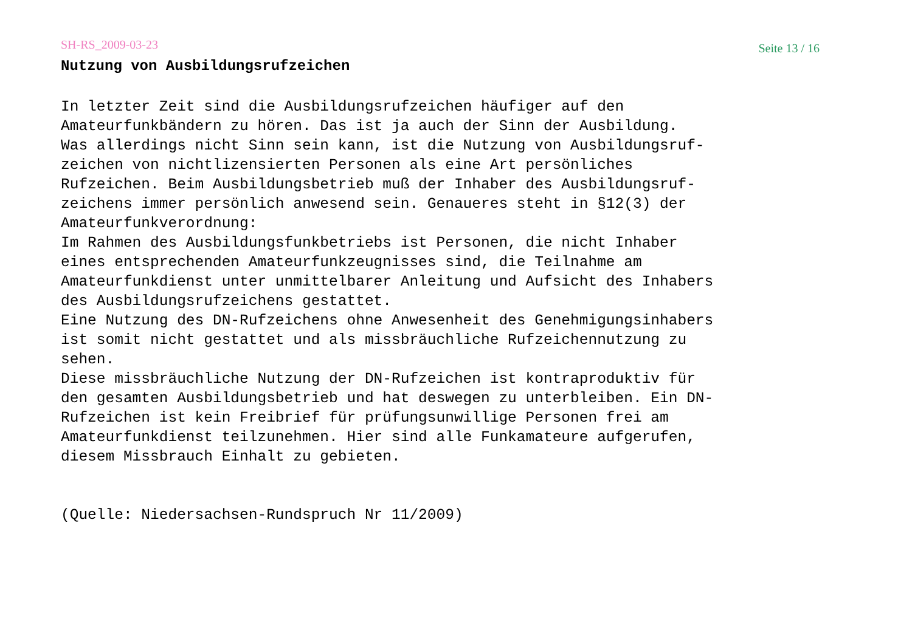SH-RS_2009-03-23 Seite 13 / 16
Nutzung von Ausbildungsrufzeichen
In letzter Zeit sind die Ausbildungsrufzeichen häufiger auf den Amateurfunkbändern zu hören. Das ist ja auch der Sinn der Ausbildung. Was allerdings nicht Sinn sein kann, ist die Nutzung von Ausbildungsruf- zeichen von nichtlizensierten Personen als eine Art persönliches Rufzeichen. Beim Ausbildungsbetrieb muß der Inhaber des Ausbildungsruf- zeichens immer persönlich anwesend sein. Genaueres steht in §12(3) der Amateurfunkverordnung: Im Rahmen des Ausbildungsfunkbetriebs ist Personen, die nicht Inhaber eines entsprechenden Amateurfunkzeugnisses sind, die Teilnahme am Amateurfunkdienst unter unmittelbarer Anleitung und Aufsicht des Inhabers des Ausbildungsrufzeichens gestattet. Eine Nutzung des DN-Rufzeichens ohne Anwesenheit des Genehmigungsinhabers ist somit nicht gestattet und als missbräuchliche Rufzeichennutzung zu sehen. Diese missbräuchliche Nutzung der DN-Rufzeichen ist kontraproduktiv für den gesamten Ausbildungsbetrieb und hat deswegen zu unterbleiben. Ein DN- Rufzeichen ist kein Freibrief für prüfungsunwillige Personen frei am Amateurfunkdienst teilzunehmen. Hier sind alle Funkamateure aufgerufen, diesem Missbrauch Einhalt zu gebieten.
(Quelle: Niedersachsen-Rundspruch Nr 11/2009)